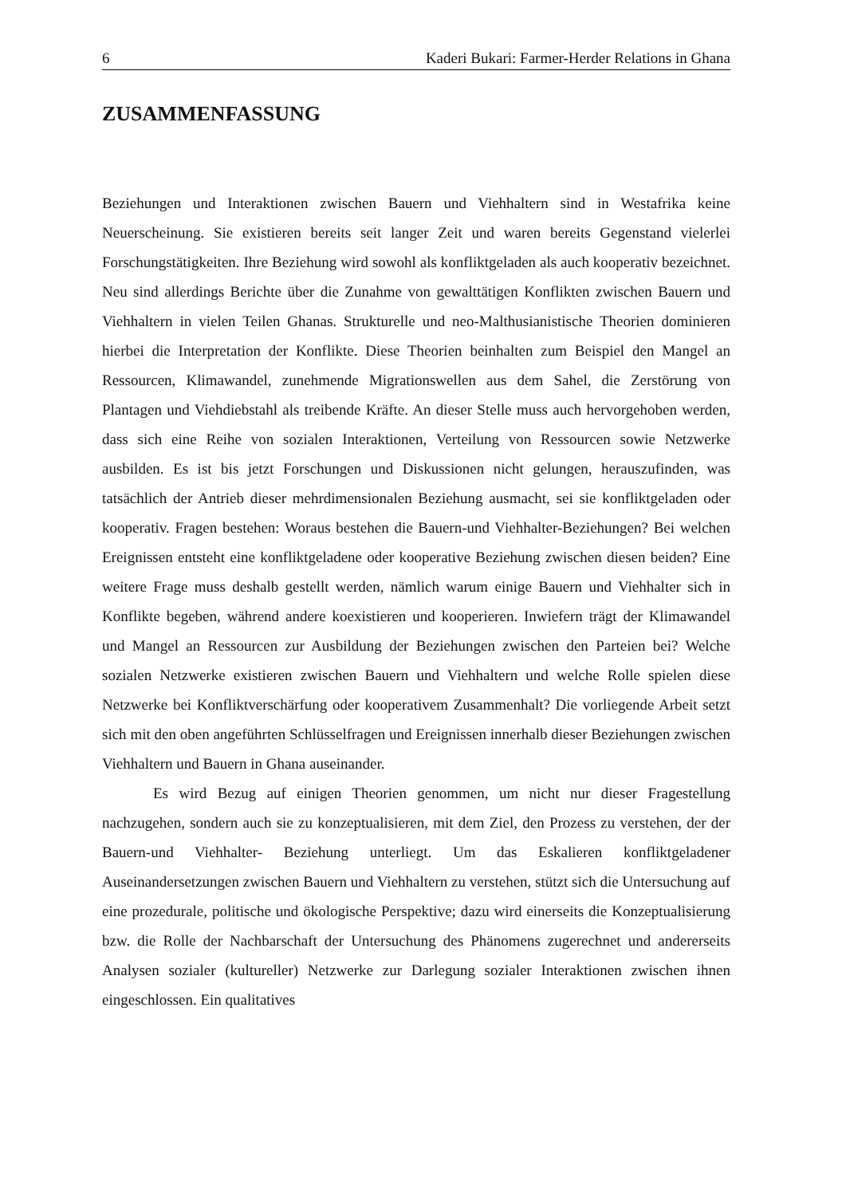6 Kaderi Bukari: Farmer-Herder Relations in Ghana
ZUSAMMENFASSUNG
Beziehungen und Interaktionen zwischen Bauern und Viehhaltern sind in Westafrika keine Neuerscheinung. Sie existieren bereits seit langer Zeit und waren bereits Gegenstand vielerlei Forschungstätigkeiten. Ihre Beziehung wird sowohl als konfliktgeladen als auch kooperativ bezeichnet. Neu sind allerdings Berichte über die Zunahme von gewalttätigen Konflikten zwischen Bauern und Viehhaltern in vielen Teilen Ghanas. Strukturelle und neo-Malthusianistische Theorien dominieren hierbei die Interpretation der Konflikte. Diese Theorien beinhalten zum Beispiel den Mangel an Ressourcen, Klimawandel, zunehmende Migrationswellen aus dem Sahel, die Zerstörung von Plantagen und Viehdiebstahl als treibende Kräfte. An dieser Stelle muss auch hervorgehoben werden, dass sich eine Reihe von sozialen Interaktionen, Verteilung von Ressourcen sowie Netzwerke ausbilden. Es ist bis jetzt Forschungen und Diskussionen nicht gelungen, herauszufinden, was tatsächlich der Antrieb dieser mehrdimensionalen Beziehung ausmacht, sei sie konfliktgeladen oder kooperativ. Fragen bestehen: Woraus bestehen die Bauern-und Viehhalter-Beziehungen? Bei welchen Ereignissen entsteht eine konfliktgeladene oder kooperative Beziehung zwischen diesen beiden? Eine weitere Frage muss deshalb gestellt werden, nämlich warum einige Bauern und Viehhalter sich in Konflikte begeben, während andere koexistieren und kooperieren. Inwiefern trägt der Klimawandel und Mangel an Ressourcen zur Ausbildung der Beziehungen zwischen den Parteien bei? Welche sozialen Netzwerke existieren zwischen Bauern und Viehhaltern und welche Rolle spielen diese Netzwerke bei Konfliktverschärfung oder kooperativem Zusammenhalt? Die vorliegende Arbeit setzt sich mit den oben angeführten Schlüsselfragen und Ereignissen innerhalb dieser Beziehungen zwischen Viehhaltern und Bauern in Ghana auseinander.
Es wird Bezug auf einigen Theorien genommen, um nicht nur dieser Fragestellung nachzugehen, sondern auch sie zu konzeptualisieren, mit dem Ziel, den Prozess zu verstehen, der der Bauern-und Viehhalter- Beziehung unterliegt. Um das Eskalieren konfliktgeladener Auseinandersetzungen zwischen Bauern und Viehhaltern zu verstehen, stützt sich die Untersuchung auf eine prozedurale, politische und ökologische Perspektive; dazu wird einerseits die Konzeptualisierung bzw. die Rolle der Nachbarschaft der Untersuchung des Phänomens zugerechnet und andererseits Analysen sozialer (kultureller) Netzwerke zur Darlegung sozialer Interaktionen zwischen ihnen eingeschlossen. Ein qualitatives